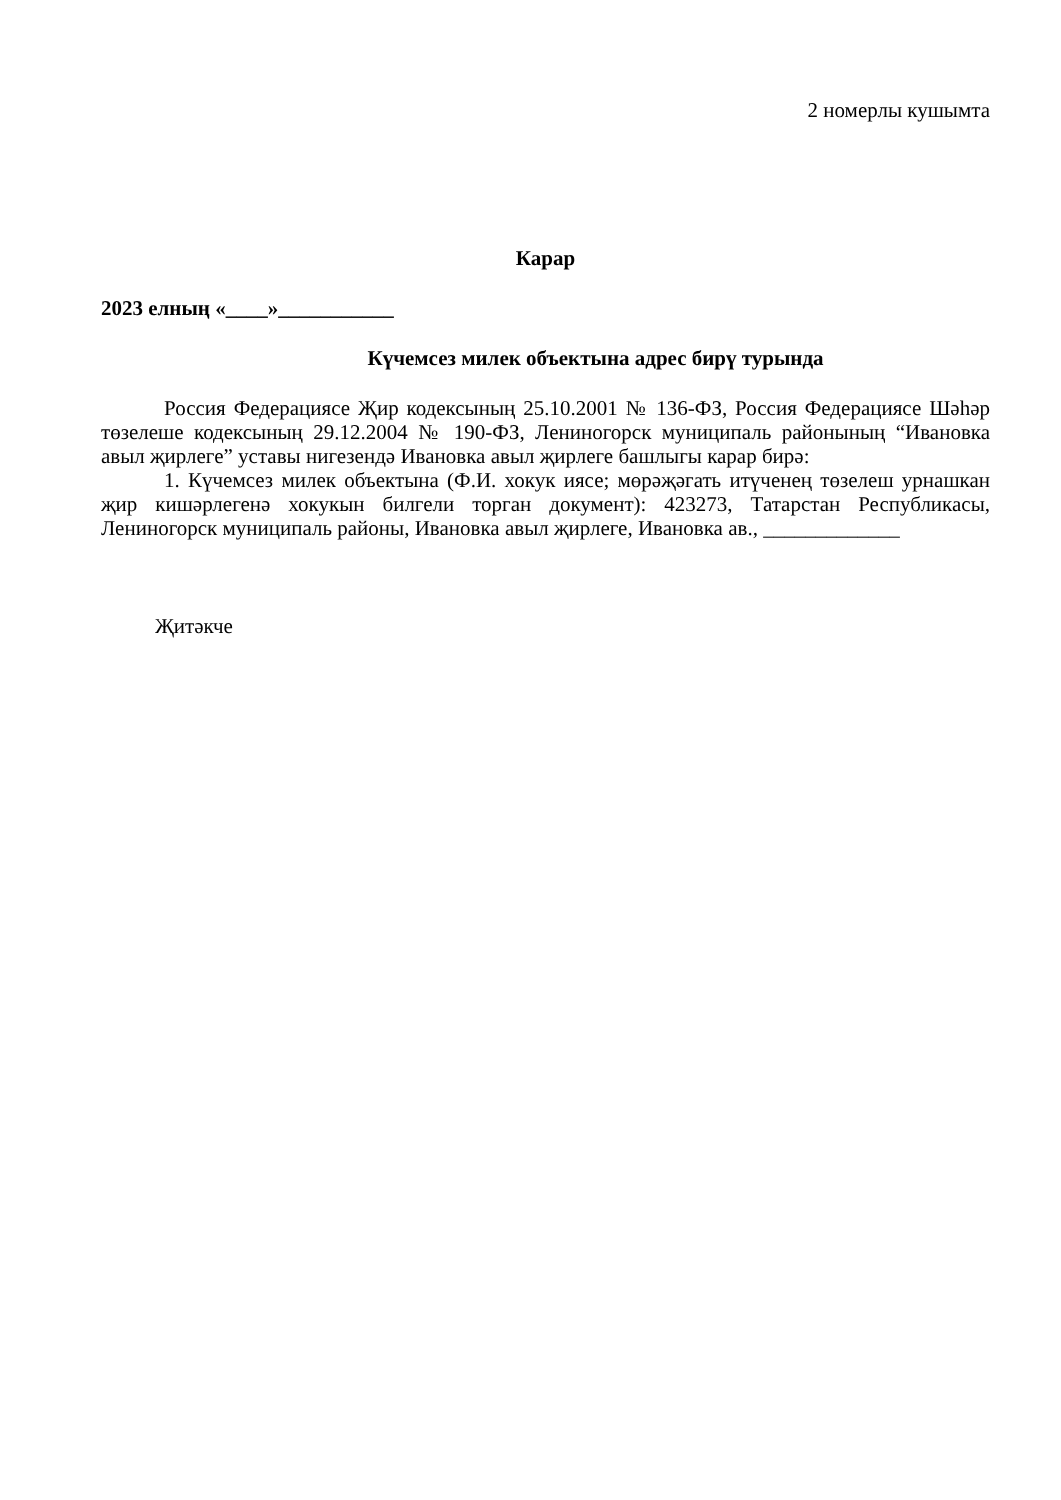2 номерлы кушымта
Карар
2023 елның «____»___________
Күчемсез милек объектына адрес бирү турында
Россия Федерациясе Җир кодексының 25.10.2001 № 136-ФЗ, Россия Федерациясе Шәһәр төзелеше кодексының 29.12.2004 № 190-ФЗ, Лениногорск муниципаль районының “Ивановка авыл җирлеге” уставы нигезендә Ивановка авыл җирлеге башлыгы карар бирә:
1. Күчемсез милек объектына (Ф.И. хокук иясе; мөрәҗәгать итүченең төзелеш урнашкан җир кишәрлегенә хокукын билгели торган документ): 423273, Татарстан Республикасы, Лениногорск муниципаль районы, Ивановка авыл җирлеге, Ивановка ав., _____________
Җитәкче